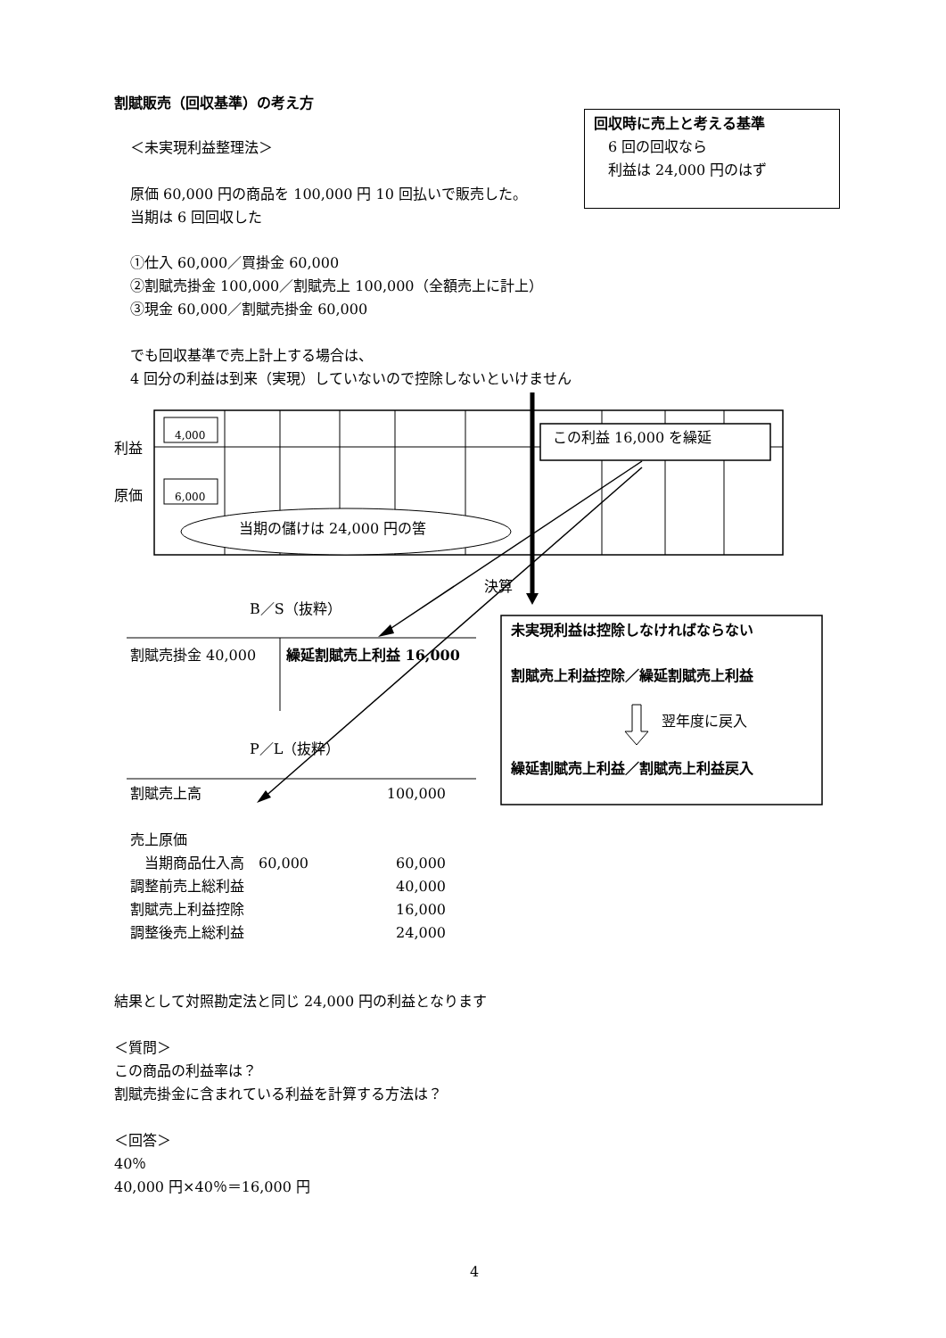割賦販売（回収基準）の考え方
回収時に売上と考える基準
　6 回の回収なら
　利益は 24,000 円のはず
＜未実現利益整理法＞
原価 60,000 円の商品を 100,000 円 10 回払いで販売した。
当期は 6 回回収した
①仕入 60,000／買掛金 60,000
②割賦売掛金 100,000／割賦売上 100,000（全額売上に計上）
③現金 60,000／割賦売掛金 60,000
でも回収基準で売上計上する場合は、
4 回分の利益は到来（実現）していないので控除しないといけません
4,000
6,000
利益
原価
当期の儲けは 24,000 円の筈
この利益 16,000 を繰延
決算
B／S（抜粋）
割賦売掛金 40,000 繰延割賦売上利益 16,000
未実現利益は控除しなければならない
割賦売上利益控除／繰延割賦売上利益
翌年度に戻入
繰延割賦売上利益／割賦売上利益戻入
P／L（抜粋）
| 割賦売上高 | | 100,000 |
| 売上原価 | | |
| 当期商品仕入高 60,000 | | 60,000 |
| 調整前売上総利益 | | 40,000 |
| 割賦売上利益控除 | | 16,000 |
| 調整後売上総利益 | | 24,000 |
結果として対照勘定法と同じ 24,000 円の利益となります
＜質問＞
この商品の利益率は？
割賦売掛金に含まれている利益を計算する方法は？
＜回答＞
40％
40,000 円×40％＝16,000 円
4